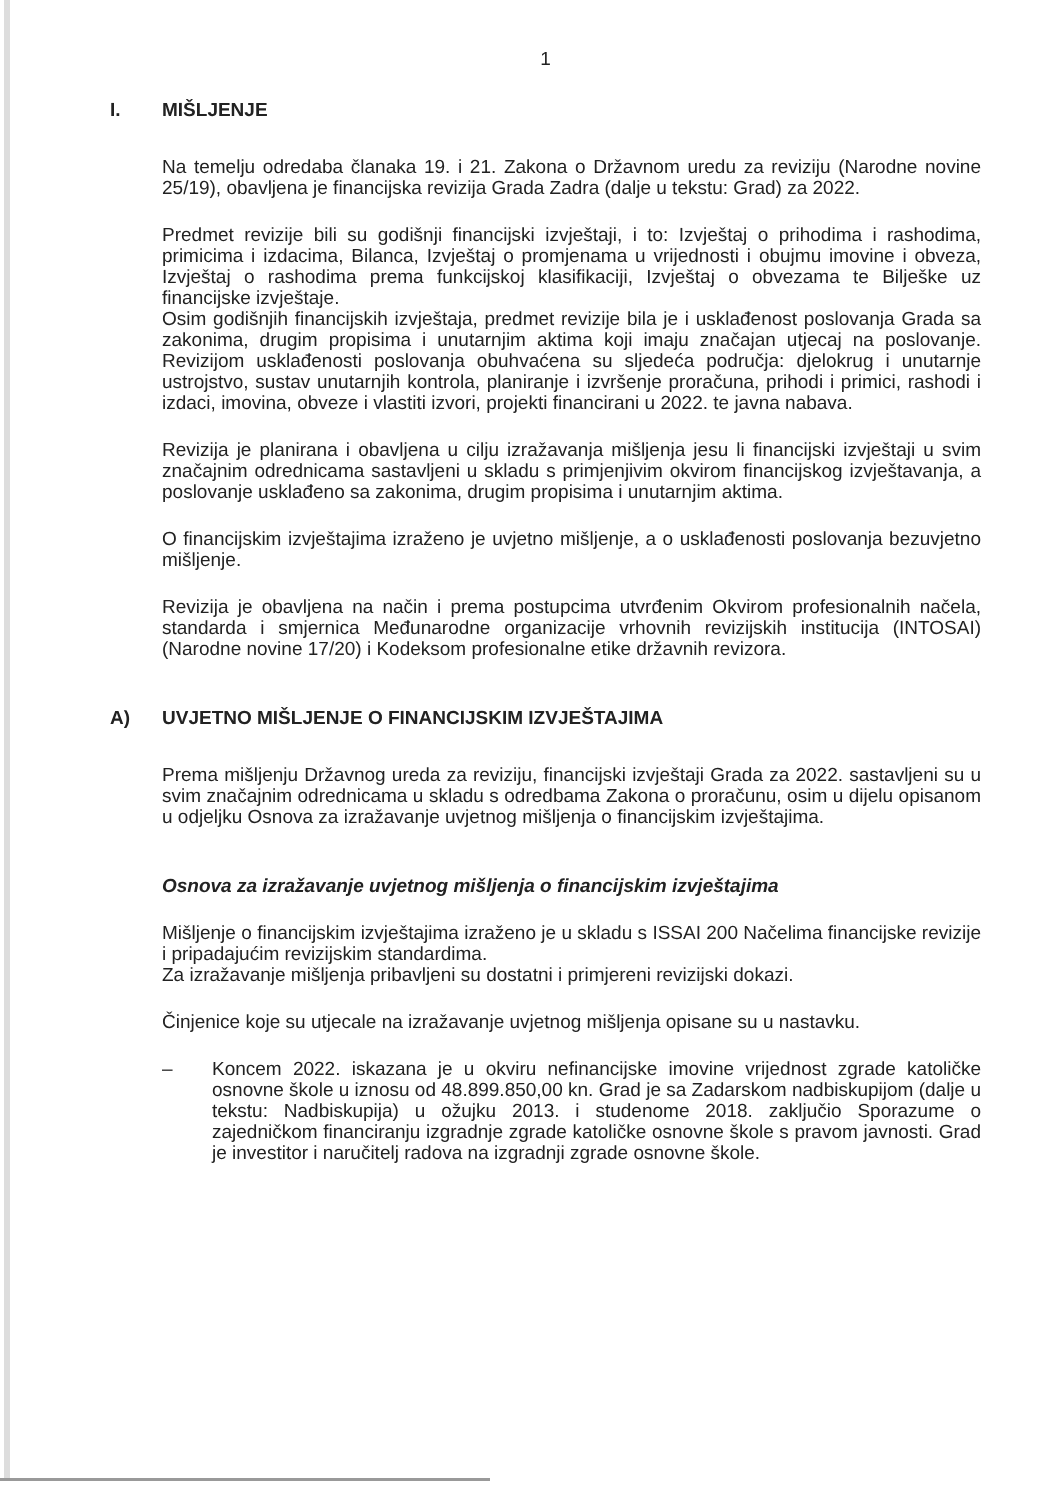1
I. MIŠLJENJE
Na temelju odredaba članaka 19. i 21. Zakona o Državnom uredu za reviziju (Narodne novine 25/19), obavljena je financijska revizija Grada Zadra (dalje u tekstu: Grad) za 2022.
Predmet revizije bili su godišnji financijski izvještaji, i to: Izvještaj o prihodima i rashodima, primicima i izdacima, Bilanca, Izvještaj o promjenama u vrijednosti i obujmu imovine i obveza, Izvještaj o rashodima prema funkcijskoj klasifikaciji, Izvještaj o obvezama te Bilješke uz financijske izvještaje.
Osim godišnjih financijskih izvještaja, predmet revizije bila je i usklađenost poslovanja Grada sa zakonima, drugim propisima i unutarnjim aktima koji imaju značajan utjecaj na poslovanje. Revizijom usklađenosti poslovanja obuhvaćena su sljedeća područja: djelokrug i unutarnje ustrojstvo, sustav unutarnjih kontrola, planiranje i izvršenje proračuna, prihodi i primici, rashodi i izdaci, imovina, obveze i vlastiti izvori, projekti financirani u 2022. te javna nabava.
Revizija je planirana i obavljena u cilju izražavanja mišljenja jesu li financijski izvještaji u svim značajnim odrednicama sastavljeni u skladu s primjenjivim okvirom financijskog izvještavanja, a poslovanje usklađeno sa zakonima, drugim propisima i unutarnjim aktima.
O financijskim izvještajima izraženo je uvjetno mišljenje, a o usklađenosti poslovanja bezuvjetno mišljenje.
Revizija je obavljena na način i prema postupcima utvrđenim Okvirom profesionalnih načela, standarda i smjernica Međunarodne organizacije vrhovnih revizijskih institucija (INTOSAI) (Narodne novine 17/20) i Kodeksom profesionalne etike državnih revizora.
A) UVJETNO MIŠLJENJE O FINANCIJSKIM IZVJEŠTAJIMA
Prema mišljenju Državnog ureda za reviziju, financijski izvještaji Grada za 2022. sastavljeni su u svim značajnim odrednicama u skladu s odredbama Zakona o proračunu, osim u dijelu opisanom u odjeljku Osnova za izražavanje uvjetnog mišljenja o financijskim izvještajima.
Osnova za izražavanje uvjetnog mišljenja o financijskim izvještajima
Mišljenje o financijskim izvještajima izraženo je u skladu s ISSAI 200 Načelima financijske revizije i pripadajućim revizijskim standardima.
Za izražavanje mišljenja pribavljeni su dostatni i primjereni revizijski dokazi.
Činjenice koje su utjecale na izražavanje uvjetnog mišljenja opisane su u nastavku.
– Koncem 2022. iskazana je u okviru nefinancijske imovine vrijednost zgrade katoličke osnovne škole u iznosu od 48.899.850,00 kn. Grad je sa Zadarskom nadbiskupijom (dalje u tekstu: Nadbiskupija) u ožujku 2013. i studenome 2018. zaključio Sporazume o zajedničkom financiranju izgradnje zgrade katoličke osnovne škole s pravom javnosti. Grad je investitor i naručitelj radova na izgradnji zgrade osnovne škole.